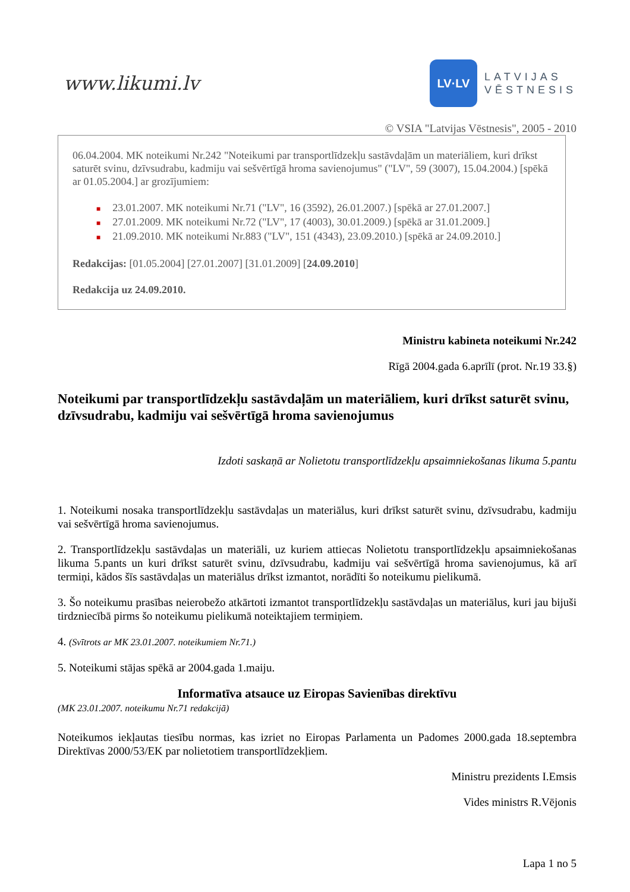www.likumi.lv
LV·LV
LATVIJAS
VĒSTNESIS
© VSIA "Latvijas Vēstnesis", 2005 - 2010
06.04.2004. MK noteikumi Nr.242 "Noteikumi par transportlīdzekļu sastāvdaļām un materiāliem, kuri drīkst saturēt svinu, dzīvsudrabu, kadmiju vai sešvērtīgā hroma savienojumus" ("LV", 59 (3007), 15.04.2004.) [spēkā ar 01.05.2004.] ar grozījumiem:
■ 23.01.2007. MK noteikumi Nr.71 ("LV", 16 (3592), 26.01.2007.) [spēkā ar 27.01.2007.]
■ 27.01.2009. MK noteikumi Nr.72 ("LV", 17 (4003), 30.01.2009.) [spēkā ar 31.01.2009.]
■ 21.09.2010. MK noteikumi Nr.883 ("LV", 151 (4343), 23.09.2010.) [spēkā ar 24.09.2010.]
Redakcijas: [01.05.2004] [27.01.2007] [31.01.2009] [24.09.2010]
Redakcija uz 24.09.2010.
Ministru kabineta noteikumi Nr.242
Rīgā 2004.gada 6.aprīlī (prot. Nr.19 33.§)
Noteikumi par transportlīdzekļu sastāvdaļām un materiāliem, kuri drīkst saturēt svinu, dzīvsudrabu, kadmiju vai sešvērtīgā hroma savienojumus
Izdoti saskaņā ar Nolietotu transportlīdzekļu apsaimniekošanas likuma 5.pantu
1. Noteikumi nosaka transportlīdzekļu sastāvdaļas un materiālus, kuri drīkst saturēt svinu, dzīvsudrabu, kadmiju vai sešvērtīgā hroma savienojumus.
2. Transportlīdzekļu sastāvdaļas un materiāli, uz kuriem attiecas Nolietotu transportlīdzekļu apsaimniekošanas likuma 5.pants un kuri drīkst saturēt svinu, dzīvsudrabu, kadmiju vai sešvērtīgā hroma savienojumus, kā arī termiņi, kādos šīs sastāvdaļas un materiālus drīkst izmantot, norādīti šo noteikumu pielikumā.
3. Šo noteikumu prasības neierobežo atkārtoti izmantot transportlīdzekļu sastāvdaļas un materiālus, kuri jau bijuši tirdzniecībā pirms šo noteikumu pielikumā noteiktajiem termiņiem.
4. (Svītrots ar MK 23.01.2007. noteikumiem Nr.71.)
5. Noteikumi stājas spēkā ar 2004.gada 1.maiju.
Informatīva atsauce uz Eiropas Savienības direktīvu
(MK 23.01.2007. noteikumu Nr.71 redakcijā)
Noteikumos iekļautas tiesību normas, kas izriet no Eiropas Parlamenta un Padomes 2000.gada 18.septembra Direktīvas 2000/53/EK par nolietotiem transportlīdzekļiem.
Ministru prezidents I.Emsis
Vides ministrs R.Vējonis
Lapa 1 no 5